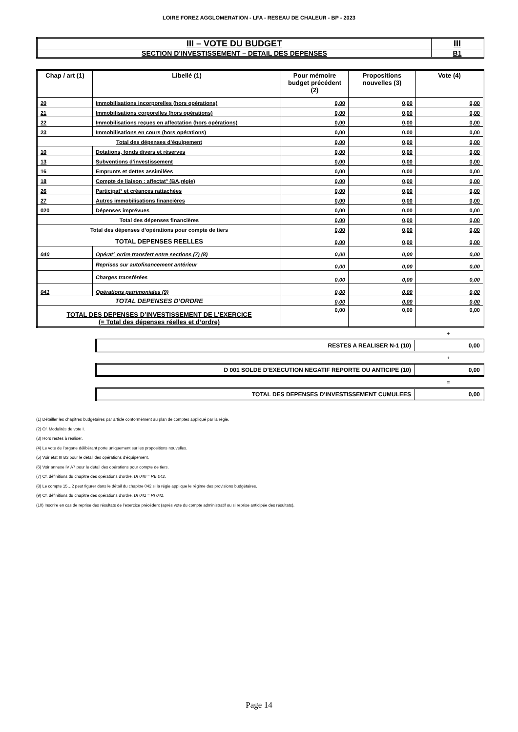LOIRE FOREZ AGGLOMERATION - LFA - RESEAU DE CHALEUR - BP - 2023
| III – VOTE DU BUDGET | III |
| SECTION D’INVESTISSEMENT – DETAIL DES DEPENSES | B1 |
| Chap / art (1) | Libellé (1) | Pour mémoire budget précédent (2) | Propositions nouvelles (3) | Vote (4) |
| --- | --- | --- | --- | --- |
| 20 | Immobilisations incorporelles (hors opérations) | 0,00 | 0,00 | 0,00 |
| 21 | Immobilisations corporelles (hors opérations) | 0,00 | 0,00 | 0,00 |
| 22 | Immobilisations reçues en affectation (hors opérations) | 0,00 | 0,00 | 0,00 |
| 23 | Immobilisations en cours (hors opérations) | 0,00 | 0,00 | 0,00 |
| Total des dépenses d’équipement | | 0,00 | 0,00 | 0,00 |
| 10 | Dotations, fonds divers et réserves | 0,00 | 0,00 | 0,00 |
| 13 | Subventions d'investissement | 0,00 | 0,00 | 0,00 |
| 16 | Emprunts et dettes assimilées | 0,00 | 0,00 | 0,00 |
| 18 | Compte de liaison : affectat° (BA,régie) | 0,00 | 0,00 | 0,00 |
| 26 | Participat° et créances rattachées | 0,00 | 0,00 | 0,00 |
| 27 | Autres immobilisations financières | 0,00 | 0,00 | 0,00 |
| 020 | Dépenses imprévues | 0,00 | 0,00 | 0,00 |
| Total des dépenses financières | | 0,00 | 0,00 | 0,00 |
| Total des dépenses d’opérations pour compte de tiers | | 0,00 | 0,00 | 0,00 |
| TOTAL DEPENSES REELLES | | 0,00 | 0,00 | 0,00 |
| 040 | Opérat° ordre transfert entre sections (7) (8) | 0,00 | 0,00 | 0,00 |
| | Reprises sur autofinancement antérieur | 0,00 | 0,00 | 0,00 |
| | Charges transférées | 0,00 | 0,00 | 0,00 |
| 041 | Opérations patrimoniales (9) | 0,00 | 0,00 | 0,00 |
| TOTAL DEPENSES D’ORDRE | | 0,00 | 0,00 | 0,00 |
| TOTAL DES DEPENSES D’INVESTISSEMENT DE L’EXERCICE (= Total des dépenses réelles et d’ordre) | | 0,00 | 0,00 | 0,00 |
+
| RESTES A REALISER N-1 (10) | 0,00 |
+
| D 001 SOLDE D’EXECUTION NEGATIF REPORTE OU ANTICIPE (10) | 0,00 |
=
| TOTAL DES DEPENSES D’INVESTISSEMENT CUMULEES | 0,00 |
(1) Détailler les chapitres budgétaires par article conformément au plan de comptes appliqué par la régie.
(2) Cf. Modalités de vote I.
(3) Hors restes à réaliser.
(4) Le vote de l’organe délibérant porte uniquement sur les propositions nouvelles.
(5) Voir état III B3 pour le détail des opérations d’équipement.
(6) Voir annexe IV A7 pour le détail des opérations pour compte de tiers.
(7) Cf. définitions du chapitre des opérations d’ordre, DI 040 = RE 042.
(8) Le compte 15…2 peut figurer dans le détail du chapitre 042 si la régie applique le régime des provisions budgétaires.
(9) Cf. définitions du chapitre des opérations d’ordre, DI 041 = RI 041.
(10) Inscrire en cas de reprise des résultats de l’exercice précédent (après vote du compte administratif ou si reprise anticipée des résultats).
Page 14